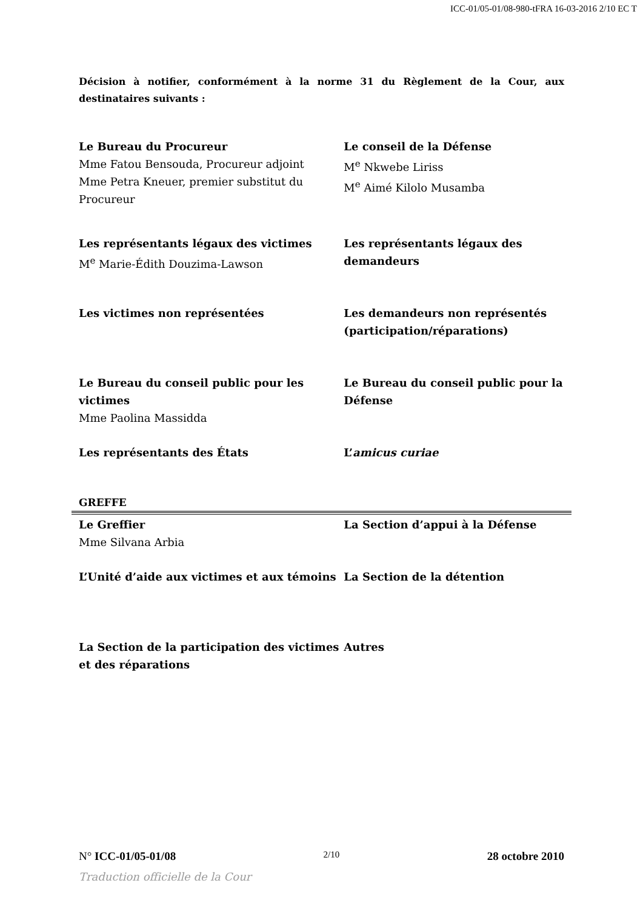ICC-01/05-01/08-980-tFRA 16-03-2016 2/10 EC T
Décision à notifier, conformément à la norme 31 du Règlement de la Cour, aux destinataires suivants :
Le Bureau du Procureur
Mme Fatou Bensouda, Procureur adjoint
Mme Petra Kneuer, premier substitut du Procureur
Le conseil de la Défense
M<sup>e</sup> Nkwebe Liriss
M<sup>e</sup> Aimé Kilolo Musamba
Les représentants légaux des victimes
M<sup>e</sup> Marie-Édith Douzima-Lawson
Les représentants légaux des demandeurs
Les victimes non représentées Les demandeurs non représentés (participation/réparations)
Le Bureau du conseil public pour les victimes
Mme Paolina Massidda
Le Bureau du conseil public pour la Défense
Les représentants des États L’amicus curiae
GREFFE
Le Greffier
Mme Silvana Arbia
La Section d’appui à la Défense
L’Unité d’aide aux victimes et aux témoins
La Section de la détention
La Section de la participation des victimes et des réparations
Autres
N° ICC-01/05-01/08 2/10 28 octobre 2010
Traduction officielle de la Cour